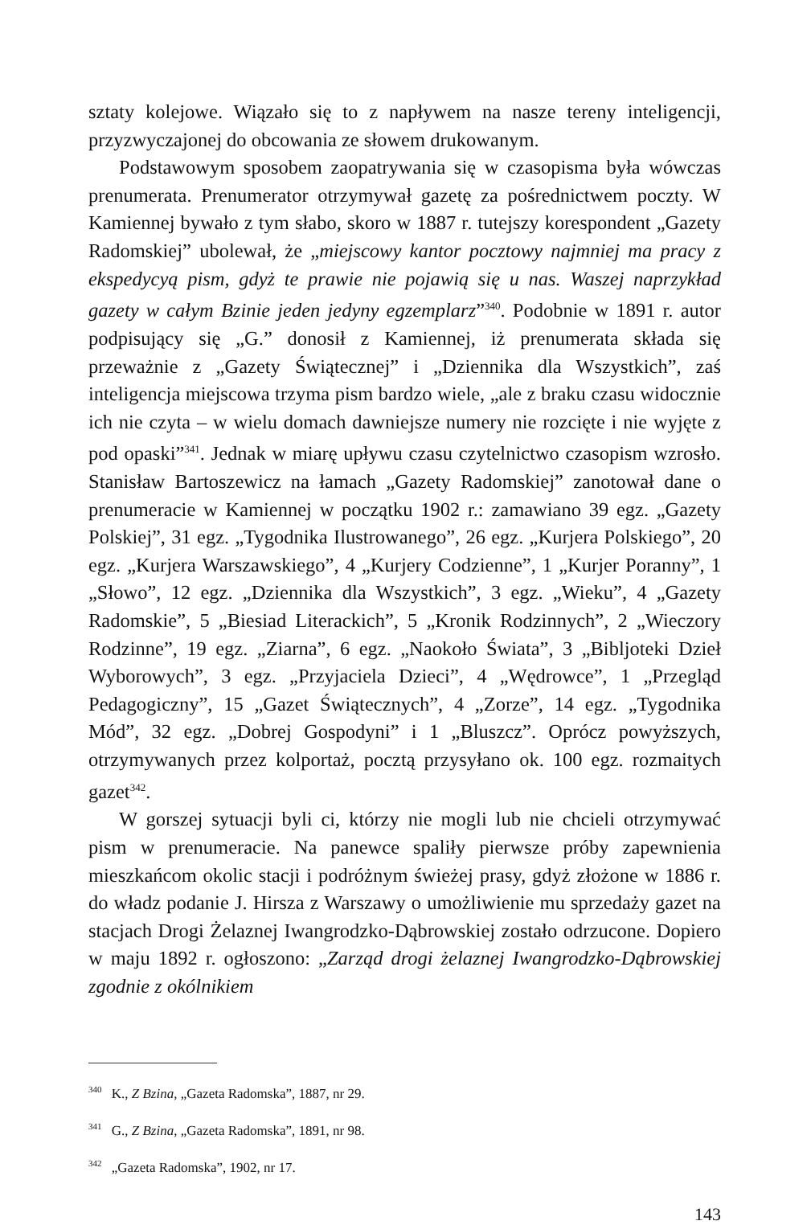sztaty kolejowe. Wiązało się to z napływem na nasze tereny inteligencji, przyzwyczajonej do obcowania ze słowem drukowanym.
Podstawowym sposobem zaopatrywania się w czasopisma była wówczas prenumerata. Prenumerator otrzymywał gazetę za pośrednictwem poczty. W Kamiennej bywało z tym słabo, skoro w 1887 r. tutejszy korespondent „Gazety Radomskiej” ubolewał, że „miejscowy kantor pocztowy najmniej ma pracy z ekspedycyą pism, gdyż te prawie nie pojawią się u nas. Waszej naprzykład gazety w całym Bzinie jeden jedyny egzemplarz”<sup>340</sup>. Podobnie w 1891 r. autor podpisujący się „G.” donosił z Kamiennej, iż prenumerata składa się przeważnie z „Gazety Świątecznej” i „Dziennika dla Wszystkich”, zaś inteligencja miejscowa trzyma pism bardzo wiele, „ale z braku czasu widocznie ich nie czyta – w wielu domach dawniejsze numery nie rozcięte i nie wyjęte z pod opaski”<sup>341</sup>. Jednak w miarę upływu czasu czytelnictwo czasopism wzrosło. Stanisław Bartoszewicz na łamach „Gazety Radomskiej” zanotował dane o prenumeracie w Kamiennej w początku 1902 r.: zamawiano 39 egz. „Gazety Polskiej”, 31 egz. „Tygodnika Ilustrowanego”, 26 egz. „Kurjera Polskiego”, 20 egz. „Kurjera Warszawskiego”, 4 „Kurjery Codzienne”, 1 „Kurjer Poranny”, 1 „Słowo”, 12 egz. „Dziennika dla Wszystkich”, 3 egz. „Wieku”, 4 „Gazety Radomskie”, 5 „Biesiad Literackich”, 5 „Kronik Rodzinnych”, 2 „Wieczory Rodzinne”, 19 egz. „Ziarna”, 6 egz. „Naokoło Świata”, 3 „Bibljoteki Dzieł Wyborowych”, 3 egz. „Przyjaciela Dzieci”, 4 „Wędrowce”, 1 „Przegląd Pedagogiczny”, 15 „Gazet Świątecznych”, 4 „Zorze”, 14 egz. „Tygodnika Mód”, 32 egz. „Dobrej Gospodyni” i 1 „Bluszcz”. Oprócz powyższych, otrzymywanych przez kolportaż, pocztą przysyłano ok. 100 egz. rozmaitych gazet<sup>342</sup>.
W gorszej sytuacji byli ci, którzy nie mogli lub nie chcieli otrzymywać pism w prenumeracie. Na panewce spaliły pierwsze próby zapewnienia mieszkańcom okolic stacji i podróżnym świeżej prasy, gdyż złożone w 1886 r. do władz podanie J. Hirsza z Warszawy o umożliwienie mu sprzedaży gazet na stacjach Drogi Żelaznej Iwangrodzko-Dąbrowskiej zostało odrzucone. Dopiero w maju 1892 r. ogłoszono: „Zarząd drogi żelaznej Iwangrodzko-Dąbrowskiej zgodnie z okólnikiem
<sup>340</sup> K., Z Bzina, „Gazeta Radomska”, 1887, nr 29.
<sup>341</sup> G., Z Bzina, „Gazeta Radomska”, 1891, nr 98.
<sup>342</sup> „Gazeta Radomska”, 1902, nr 17.
143